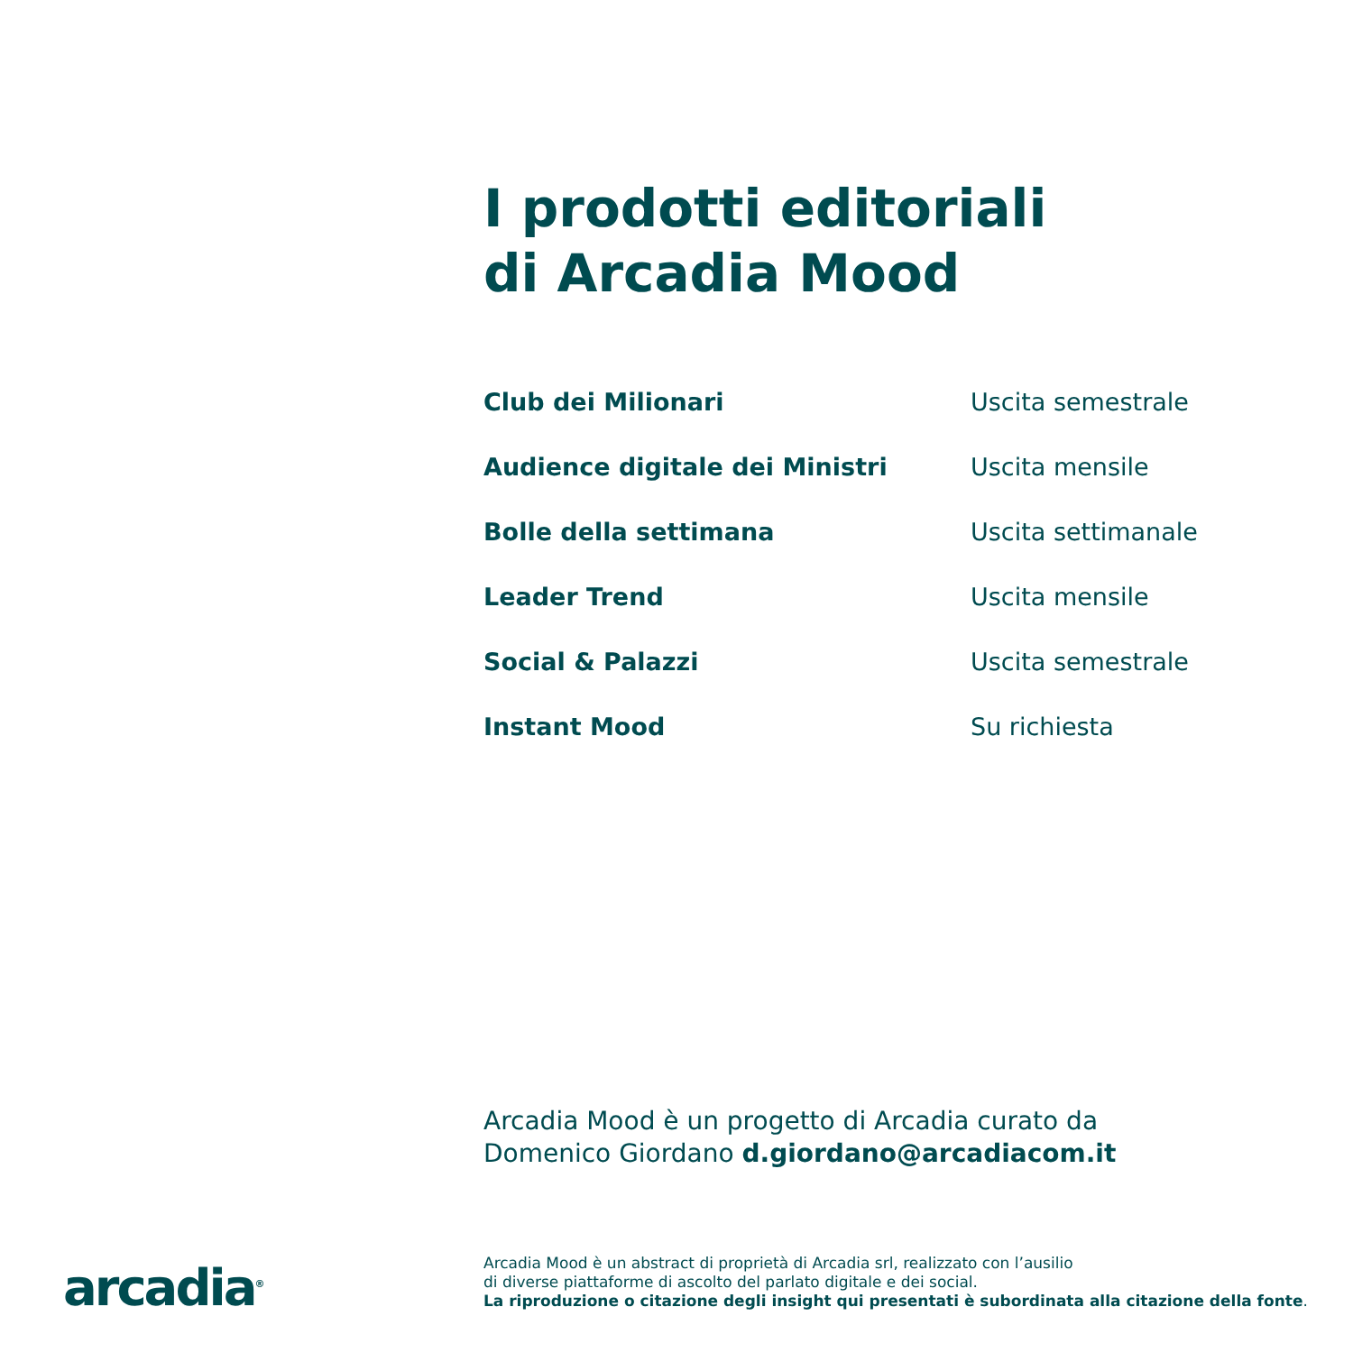I prodotti editoriali
di Arcadia Mood
| Club dei Milionari | Uscita semestrale |
| Audience digitale dei Ministri | Uscita mensile |
| Bolle della settimana | Uscita settimanale |
| Leader Trend | Uscita mensile |
| Social & Palazzi | Uscita semestrale |
| Instant Mood | Su richiesta |
Arcadia Mood è un progetto di Arcadia curato da
Domenico Giordano d.giordano@arcadiacom.it
arcadia<sup>®</sup>
Arcadia Mood è un abstract di proprietà di Arcadia srl, realizzato con l’ausilio
di diverse piattaforme di ascolto del parlato digitale e dei social.
La riproduzione o citazione degli insight qui presentati è subordinata alla citazione della fonte.